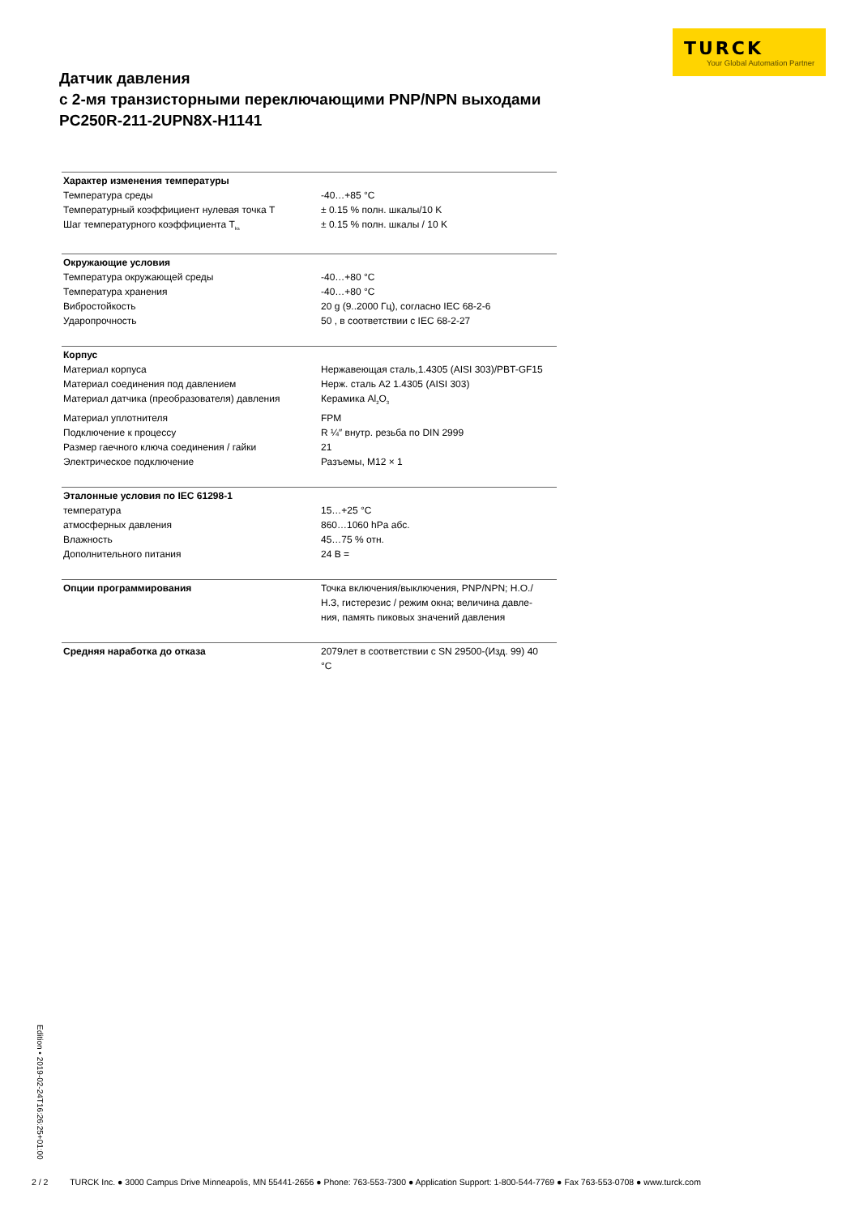TURCK
Your Global Automation Partner
Датчик давления
с 2-мя транзисторными переключающими PNP/NPN выходами
PC250R-211-2UPN8X-H1141
| Характер изменения температуры | |
| Температура среды | -40…+85 °C |
| Температурный коэффициент нулевая точка T | ± 0.15 % полн. шкалы/10 K |
| Шаг температурного коэффициента T<sub>ks</sub> | ± 0.15 % полн. шкалы / 10 K |
| Окружающие условия | |
| Температура окружающей среды | -40…+80 °C |
| Температура хранения | -40…+80 °C |
| Вибростойкость | 20 g (9..2000 Гц), согласно IEC 68-2-6 |
| Ударопрочность | 50 , в соответствии с IEC 68-2-27 |
| Корпус | |
| Материал корпуса | Нержавеющая сталь,1.4305 (AISI 303)/PBT-GF15 |
| Материал соединения под давлением | Нерж. сталь A2 1.4305 (AISI 303) |
| Материал датчика (преобразователя) давления | Керамика Al<sub>2</sub>O<sub>3</sub> |
| Материал уплотнителя | FPM |
| Подключение к процессу | R ¼″ внутр. резьба по DIN 2999 |
| Размер гаечного ключа соединения / гайки | 21 |
| Электрическое подключение | Разъемы, M12 × 1 |
| Эталонные условия по IEC 61298-1 | |
| температура | 15…+25 °C |
| атмосферных давления | 860…1060 hPa абс. |
| Влажность | 45…75 % отн. |
| Дополнительного питания | 24 В = |
| Опции программирования | Точка включения/выключения, PNP/NPN; Н.О./ Н.З, гистерезис / режим окна; величина давле- ния, память пиковых значений давления |
| Средняя наработка до отказа | 2079лет в соответствии с SN 29500-(Изд. 99) 40 °C |
Edition • 2019-02-24T16:26:25+01:00
2 / 2 TURCK Inc. ● 3000 Campus Drive Minneapolis, MN 55441-2656 ● Phone: 763-553-7300 ● Application Support: 1-800-544-7769 ● Fax 763-553-0708 ● www.turck.com